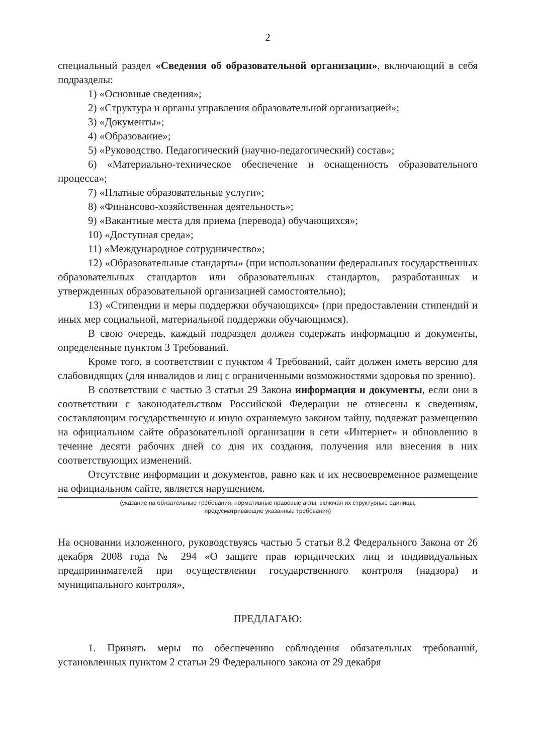2
специальный раздел «Сведения об образовательной организации», включающий в себя подразделы:
1) «Основные сведения»;
2) «Структура и органы управления образовательной организацией»;
3) «Документы»;
4) «Образование»;
5) «Руководство. Педагогический (научно-педагогический) состав»;
6) «Материально-техническое обеспечение и оснащенность образовательного процесса»;
7) «Платные образовательные услуги»;
8) «Финансово-хозяйственная деятельность»;
9) «Вакантные места для приема (перевода) обучающихся»;
10) «Доступная среда»;
11) «Международное сотрудничество»;
12) «Образовательные стандарты» (при использовании федеральных государственных образовательных стандартов или образовательных стандартов, разработанных и утвержденных образовательной организацией самостоятельно);
13) «Стипендии и меры поддержки обучающихся» (при предоставлении стипендий и иных мер социальной, материальной поддержки обучающимся).
В свою очередь, каждый подраздел должен содержать информацию и документы, определенные пунктом 3 Требований.
Кроме того, в соответствии с пунктом 4 Требований, сайт должен иметь версию для слабовидящих (для инвалидов и лиц с ограниченными возможностями здоровья по зрению).
В соответствии с частью 3 статьи 29 Закона информация и документы, если они в соответствии с законодательством Российской Федерации не отнесены к сведениям, составляющим государственную и иную охраняемую законом тайну, подлежат размещению на официальном сайте образовательной организации в сети «Интернет» и обновлению в течение десяти рабочих дней со дня их создания, получения или внесения в них соответствующих изменений.
Отсутствие информации и документов, равно как и их несвоевременное размещение на официальном сайте, является нарушением.
(указание на обязательные требования, нормативные правовые акты, включая их структурные единицы,
предусматривающие указанные требования)
На основании изложенного, руководствуясь частью 5 статьи 8.2 Федерального Закона от 26 декабря 2008 года № 294 «О защите прав юридических лиц и индивидуальных предпринимателей при осуществлении государственного контроля (надзора) и муниципального контроля»,
ПРЕДЛАГАЮ:
1. Принять меры по обеспечению соблюдения обязательных требований, установленных пунктом 2 статьи 29 Федерального закона от 29 декабря